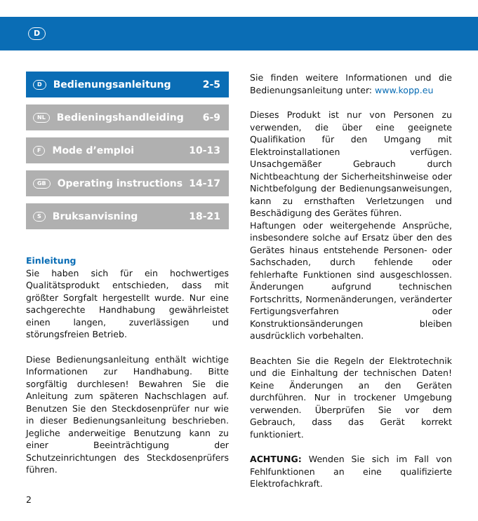D
D Bedienungsanleitung 2-5
NL Bedieningshandleiding 6-9
F Mode d’emploi 10-13
GB Operating instructions 14-17
S Bruksanvisning 18-21
Einleitung
Sie haben sich für ein hochwertiges Qualitätsprodukt entschieden, dass mit größter Sorgfalt hergestellt wurde. Nur eine sachgerechte Handhabung gewährleistet einen langen, zuverlässigen und störungsfreien Betrieb.
Diese Bedienungsanleitung enthält wichtige Informationen zur Handhabung. Bitte sorgfältig durchlesen! Bewahren Sie die Anleitung zum späteren Nachschlagen auf. Benutzen Sie den Steckdosenprüfer nur wie in dieser Bedienungsanleitung beschrieben. Jegliche anderweitige Benutzung kann zu einer Beeinträchtigung der Schutzeinrichtungen des Steckdosenprüfers führen.
Sie finden weitere Informationen und die Bedienungsanleitung unter: www.kopp.eu
Dieses Produkt ist nur von Personen zu verwenden, die über eine geeignete Qualifikation für den Umgang mit Elektroinstallationen verfügen. Unsachgemäßer Gebrauch durch Nichtbeachtung der Sicherheitshinweise oder Nichtbefolgung der Bedienungsanweisungen, kann zu ernsthaften Verletzungen und Beschädigung des Gerätes führen.
Haftungen oder weitergehende Ansprüche, insbesondere solche auf Ersatz über den des Gerätes hinaus entstehende Personen- oder Sachschaden, durch fehlende oder fehlerhafte Funktionen sind ausgeschlossen. Änderungen aufgrund technischen Fortschritts, Normenänderungen, veränderter Fertigungsverfahren oder Konstruktionsänderungen bleiben ausdrücklich vorbehalten.
Beachten Sie die Regeln der Elektrotechnik und die Einhaltung der technischen Daten! Keine Änderungen an den Geräten durchführen. Nur in trockener Umgebung verwenden. Überprüfen Sie vor dem Gebrauch, dass das Gerät korrekt funktioniert.
ACHTUNG: Wenden Sie sich im Fall von Fehlfunktionen an eine qualifizierte Elektrofachkraft.
2